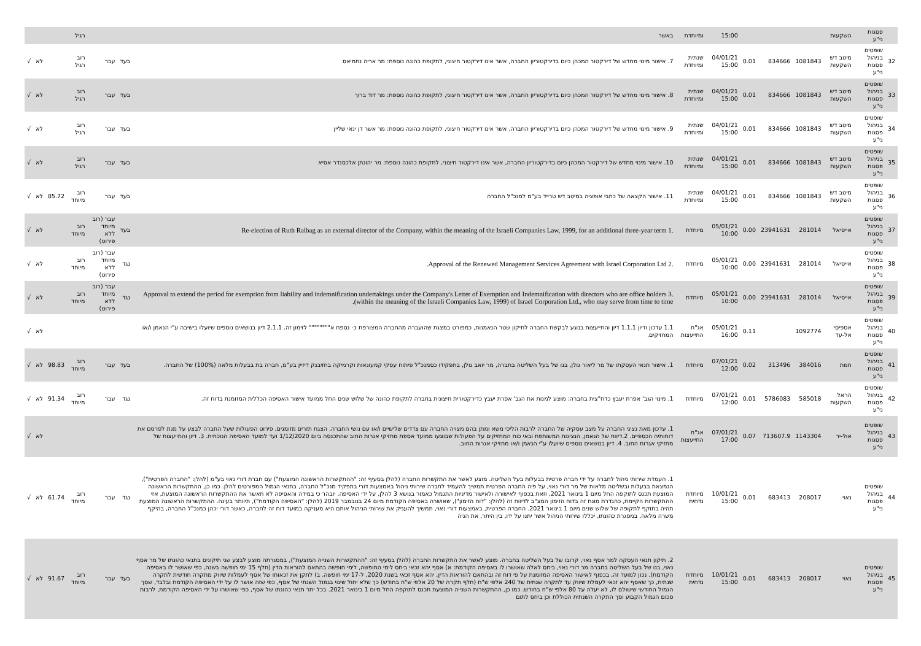| | פסגות ני"ע | השקעות | | | | 15:00 | ומיוחדת | באשר | | | רגיל | | | |
| 32 | שופטים בניהול פסגות ני"ע | מיטב דש השקעות | 1081843 | 834666 | 0.01 | 04/01/21 15:00 | שנתית ומיוחדת | 7. אישור מינוי מחדש של דירקטור המכהן כיום בדירקטוריון החברה, אשר אינו דירקטור חיצוני, לתקופת כהונה נוספת: מר אריה נחמיאס | בעד | עבר | רוב רגיל | | לא | √ |
| 33 | שופטים בניהול פסגות ני"ע | מיטב דש השקעות | 1081843 | 834666 | 0.01 | 04/01/21 15:00 | שנתית ומיוחדת | 8. אישור מינוי מחדש של דירקטור המכהן כיום בדירקטוריון החברה, אשר אינו דירקטור חיצוני, לתקופת כהונה נוספת: מר דוד ברוך | בעד | עבר | רוב רגיל | | לא | √ |
| 34 | שופטים בניהול פסגות ני"ע | מיטב דש השקעות | 1081843 | 834666 | 0.01 | 04/01/21 15:00 | שנתית ומיוחדת | 9. אישור מינוי מחדש של דירקטור המכהן כיום בדירקטוריון החברה, אשר אינו דירקטור חיצוני, לתקופת כהונה נוספת: מר אשר דן ינאי שליין | בעד | עבר | רוב רגיל | | לא | √ |
| 35 | שופטים בניהול פסגות ני"ע | מיטב דש השקעות | 1081843 | 834666 | 0.01 | 04/01/21 15:00 | שנתית ומיוחדת | 10. אישור מינוי מחדש של דירקטור המכהן כיום בדירקטוריון החברה, אשר אינו דירקטור חיצוני, לתקופת כהונה נוספת: מר יהונתן אלכסנדר אסיא | בעד | עבר | רוב רגיל | | לא | √ |
| 36 | שופטים בניהול פסגות ני"ע | מיטב דש השקעות | 1081843 | 834666 | 0.01 | 04/01/21 15:00 | שנתית ומיוחדת | 11. אישור הקצאה של כתבי אופציה במיטב דש טרייד בע"מ למנכ"ל החברה | בעד | עבר | רוב מיוחד | 85.72 | לא | √ |
| 37 | שופטים בניהול פסגות ני"ע | אייסיאל | 281014 | 23941631 | 0.00 | 05/01/21 10:00 | מיוחדת | .1 Re-election of Ruth Ralbag as an external director of the Company, within the meaning of the Israeli Companies Law, 1999, for an additional three-year term | בעד | עבר (רוב מיוחד ללא פירוט) | רוב מיוחד | | לא | √ |
| 38 | שופטים בניהול פסגות ני"ע | אייסיאל | 281014 | 23941631 | 0.00 | 05/01/21 10:00 | מיוחדת | .2 Approval of the Renewed Management Services Agreement with Israel Corporation Ltd. | נגד | עבר (רוב מיוחד ללא פירוט) | רוב מיוחד | | לא | √ |
| 39 | שופטים בניהול פסגות ני"ע | אייסיאל | 281014 | 23941631 | 0.00 | 05/01/21 10:00 | מיוחדת | .3 Approval to extend the period for exemption from liability and indemnification undertakings under the Company's Letter of Exemption and Indemnification with directors who are office holders (within the meaning of the Israeli Companies Law, 1999) of Israel Corporation Ltd., who may serve from time to time. | נגד | עבר (רוב מיוחד ללא פירוט) | רוב מיוחד | | לא | √ |
| 40 | שופטים בניהול פסגות ני"ע | אספיסי אל-עד | 1092774 | | 0.11 | 05/01/21 16:00 | אג"ח התייעצות | 1.1 עדכון ודיון 1.1.1 דיון והתייעצות בנוגע לבקשת החברה לתיקון שטר הנאמנות, כמפורט במצגת שהועברה מהחברה המצורפת כ- נספח א"""""""" לזימון זה. 2.1.1 דיון בנושאים נוספים שיועלו בישיבה ע"י הנאמן ו/או המחזיקים. | | | | | לא | √ |
| 41 | שופטים בניהול פסגות ני"ע | חמת | 384016 | 313496 | 0.02 | 07/01/21 12:00 | מיוחדת | 1. אישור תנאי העסקתו של מר ליאור גולן, בנו של בעל השליטה בחברה, מר יואב גולן, בתפקידו כסמנכ"ל פיתוח עסקי קמעונאות וקרמיקה בחזיבנק דיזיין בע"מ, חברה בת בבעלות מלאה (100%) של החברה. | בעד | עבר | רוב מיוחד | 98.83 | לא | √ |
| 42 | שופטים בניהול פסגות ני"ע | הראל השקעות | 585018 | 5786083 | 0.01 | 07/01/21 12:00 | מיוחדת | 1. מינוי הגב' אפרת יעבץ כדח"צית בחברה: מוצע למנות את הגב' אפרת יעבץ כדירקטורית חיצונית בחברה לתקופת כהונה של שלוש שנים החל ממועד אישור האסיפה הכללית המזומנת בדוח זה. | נגד | עבר | רוב מיוחד | 91.34 | לא | √ |
| 43 | שופטים בניהול פסגות ני"ע | אול-יר | 1143304 | 713607.9 | 0.07 | 07/01/21 17:00 | אג"ח התייעצות | 1. עדכון מאת נציגי החברה על מצב עסקיה של החברה לרבות הליכי משא ומתן בהם מצויה החברה עם צדדים שלישיים ו/או עם נושי החברה, הצגת תזרים מזומנים, פירוט הפעולות שעל החברה לבצע על מנת לפרסם את דוחותיה הכספיים. 2.דיווח של הנאמן, הנציגות המשותפת ובאי כוח המחזיקים על הפעולות שבוצעו ממועד אספת מחזיקי אגרות החוב שהתכנסה ביום 1/12/2020 ועד למועד האסיפה הנוכחית. 3. דיון והתייעצות של מחזיקי אגרות החוב. 4. דיון בנושאים נוספים שיועלו ע"י הנאמן ו/או מחזיקי אגרות החוב. | | | | | לא | √ |
| 44 | שופטים בניהול פסגות ני"ע | נאוי | 208017 | 683413 | 0.01 | 10/01/21 15:00 | מיוחדת נדחית | 1. העמדת שירותי ניהול לחברה על ידי חברה פרטית בבעלות בעל השליטה. מוצע לאשר את התקשרות החברה (להלן בסעיף זה: "ההתקשרות הראשונה המוצעת") עם חברת דורי נאוי בע"מ (להלן: "החברה הפרטית"), הנמצאת בבעלות ובשליטה מלאות של מר דורי נאוי, על פיה החברה הפרטית תמשיך להעמיד לחברה שירותי ניהול באמצעות דורי בתפקיד מנכ"ל החברה, בתנאי הגמול המפורטים להלן. כמו כן, ההתקשרות הראשונה המוצעת תכנס לתוקפה החל מיום 1 בינואר 2021, וזאת בכפוף לאישורה ולאישור מדיניות התגמול כאמור בנושא 3 להלן, על ידי האסיפה. יובהר כי במידה והאסיפה לא תאשר את ההתקשרות הראשונה המוצעת, אזי ההתקשרות הקיימת, כהגדרת מונח זה בדוח הזימון המצ"ב לדיווח זה (להלן: "דוח הזימון"), שאושרה באסיפה הקודמת מיום 24 בנובמבר 2019 (להלן: "האסיפה הקודמת"), תיוותר בעינה. ההתקשרות הראשונה המוצעת תהיה בתוקף לתקופה של שלוש שנים מיום 1 בינואר 2021. החברה הפרטית, באמצעות דורי נאוי, תמשיך להעניק את שירותי הניהול אותם היא מעניקה במועד דוח זה לחברה, כאשר דורי יכהן כמנכ"ל החברה, בהיקף משרה מלאה. במסגרת כהונתו, יכללו שירותי הניהול אשר יתנו על ידו, בין היתר, את הניה | נגד | עבר | רוב מיוחד | 61.74 | לא | √ |
| 45 | שופטים בניהול פסגות ני"ע | נאוי | 208017 | 683413 | 0.01 | 10/01/21 15:00 | מיוחדת נדחית | 2. תיקון תנאי העסקה למר אסף נאוי, קרובו של בעל השליטה בחברה. מוצע לאשר את התקשרות החברה (להלן בסעיף זה: "ההתקשרות השנייה המוצעת"), במסגרתה מוצע לבצע שני תיקונים בתנאי כהונתו של מר אסף נאוי, בנו של בעל השליטה בחברה מר דורי נאוי, ביחס לאלה שאושרו לו באסיפה הקודמת: א) אסף יהא זכאי ביחס לימי החופשה, לימי חופשה בהתאם להוראות הדין (חלף 15 ימי חופשה בשנה, כפי שאושר לו באסיפה הקודמת). נכון למועד זה, בכפוף לאישור האסיפה המזומנת על פי דוח זה ובהתאם להוראות הדין, יהא אסף זכאי בשנת 2020, ל-17 ימי חופשה. ב) לתקן את זכאותו של אסף לעמלות שיווק מתקרה חודשית לתקרה שנתית, כך שאסף יהא זכאי לעמלת שיווק עד לתקרה שנתית של 240 אלפי ש"ח (חלף תקרה של 20 אלפי ש"ח בחודש) כך שלא יחול שינוי בגמול השנתי של אסף, כפי שזה אושר לו על ידי האסיפה הקודמת ובלבד, שסך הגמול החודשי שישולם לו, לא יעלה על 80 אלפי ש"ח בחודש. כמו כן, ההתקשרות השנייה המוצעת תכנס לתוקפה החל מיום 1 בינואר 2021. בכל יתר תנאי כהונתו של אסף, כפי שאושרו על ידי האסיפה הקודמת, לרבות סכום הגמול הקבוע וסך התקרה השנתית הכוללת וכן ביחס לתום | בעד | עבר | רוב מיוחד | 91.67 | לא | √ |